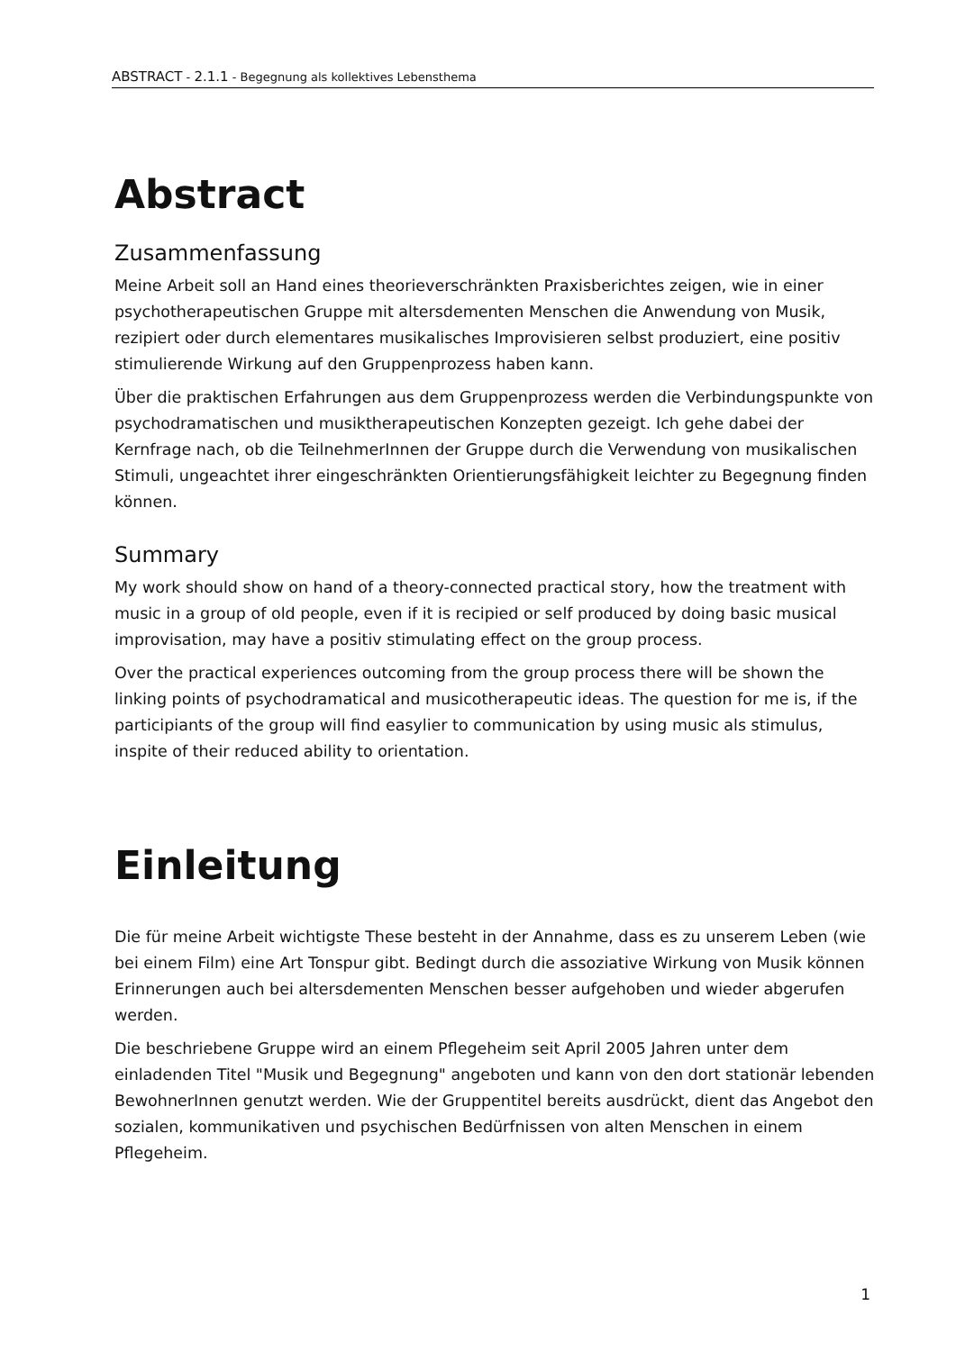ABSTRACT - 2.1.1 - Begegnung als kollektives Lebensthema
Abstract
Zusammenfassung
Meine Arbeit soll an Hand eines theorieverschränkten Praxisberichtes zeigen, wie in einer psychotherapeutischen Gruppe mit altersdementen Menschen die Anwendung von Musik, rezipiert oder durch elementares musikalisches Improvisieren selbst produziert, eine positiv stimulierende Wirkung auf den Gruppenprozess haben kann.
Über die praktischen Erfahrungen aus dem Gruppenprozess werden die Verbindungspunkte von psychodramatischen und musiktherapeutischen Konzepten gezeigt. Ich gehe dabei der Kernfrage nach, ob die TeilnehmerInnen der Gruppe durch die Verwendung von musikalischen Stimuli, ungeachtet ihrer eingeschränkten Orientierungsfähigkeit leichter zu Begegnung finden können.
Summary
My work should show on hand of a theory-connected practical story, how the treatment with music in a group of old people, even if it is recipied or self produced by doing basic musical improvisation, may have a positiv stimulating effect on the group process.
Over the practical experiences outcoming from the group process there will be shown the linking points of psychodramatical and musicotherapeutic ideas. The question for me is, if the participiants of the group will find easylier to communication by using music als stimulus, inspite of their reduced ability to orientation.
Einleitung
Die für meine Arbeit wichtigste These besteht in der Annahme, dass es zu unserem Leben (wie bei einem Film) eine Art Tonspur gibt. Bedingt durch die assoziative Wirkung von Musik können Erinnerungen auch bei altersdementen Menschen besser aufgehoben und wieder abgerufen werden.
Die beschriebene Gruppe wird an einem Pflegeheim seit April 2005 Jahren unter dem einladenden Titel "Musik und Begegnung" angeboten und kann von den dort stationär lebenden BewohnerInnen genutzt werden. Wie der Gruppentitel bereits ausdrückt, dient das Angebot den sozialen, kommunikativen und psychischen Bedürfnissen von alten Menschen in einem Pflegeheim.
1